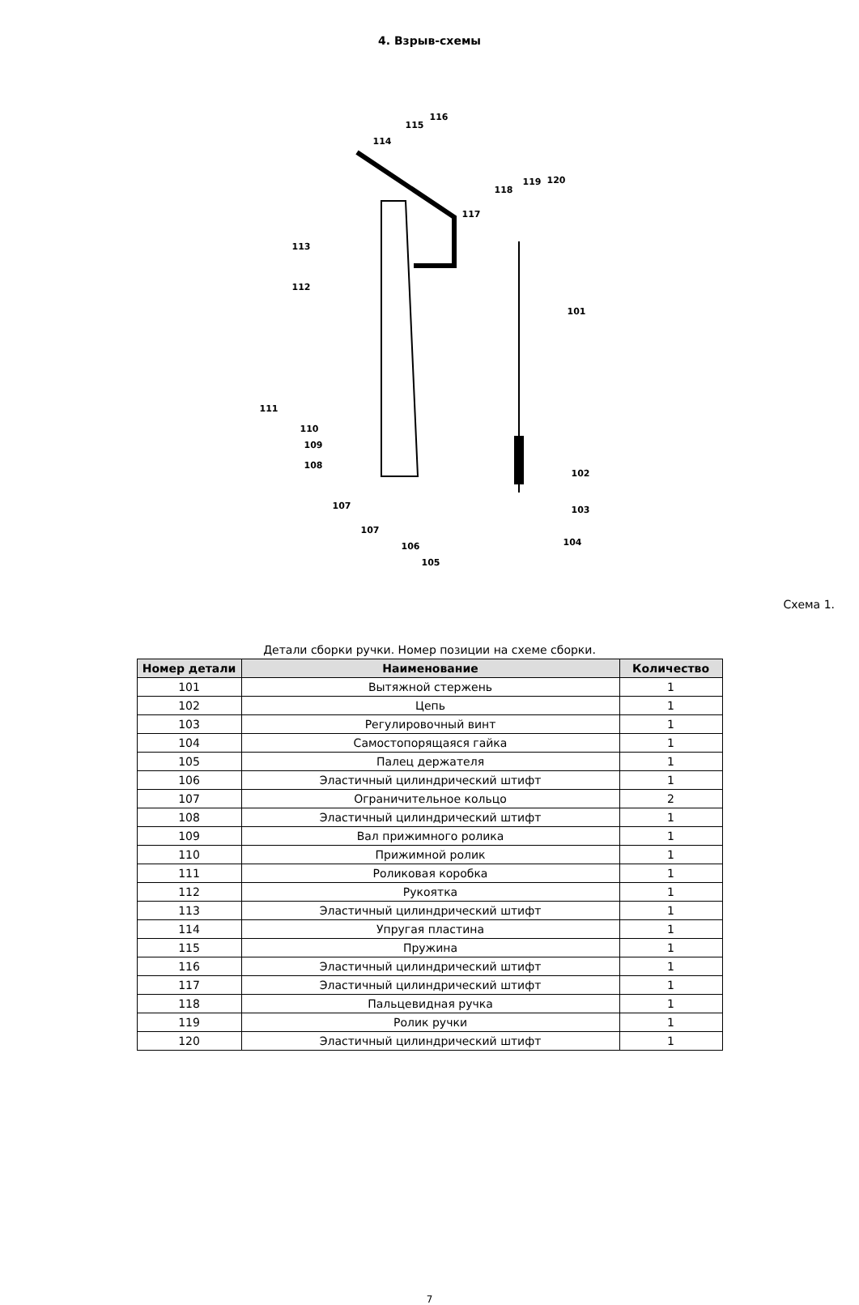4. Взрыв-схемы
116
115
114
113
112
101
111
110
109
108
107
107
106
105
102
103
104
118
119 120
117
Схема 1.
Детали сборки ручки. Номер позиции на схеме сборки.
| Номер детали | Наименование | Количество |
| --- | --- | --- |
| 101 | Вытяжной стержень | 1 |
| 102 | Цепь | 1 |
| 103 | Регулировочный винт | 1 |
| 104 | Самостопорящаяся гайка | 1 |
| 105 | Палец держателя | 1 |
| 106 | Эластичный цилиндрический штифт | 1 |
| 107 | Ограничительное кольцо | 2 |
| 108 | Эластичный цилиндрический штифт | 1 |
| 109 | Вал прижимного ролика | 1 |
| 110 | Прижимной ролик | 1 |
| 111 | Роликовая коробка | 1 |
| 112 | Рукоятка | 1 |
| 113 | Эластичный цилиндрический штифт | 1 |
| 114 | Упругая пластина | 1 |
| 115 | Пружина | 1 |
| 116 | Эластичный цилиндрический штифт | 1 |
| 117 | Эластичный цилиндрический штифт | 1 |
| 118 | Пальцевидная ручка | 1 |
| 119 | Ролик ручки | 1 |
| 120 | Эластичный цилиндрический штифт | 1 |
7